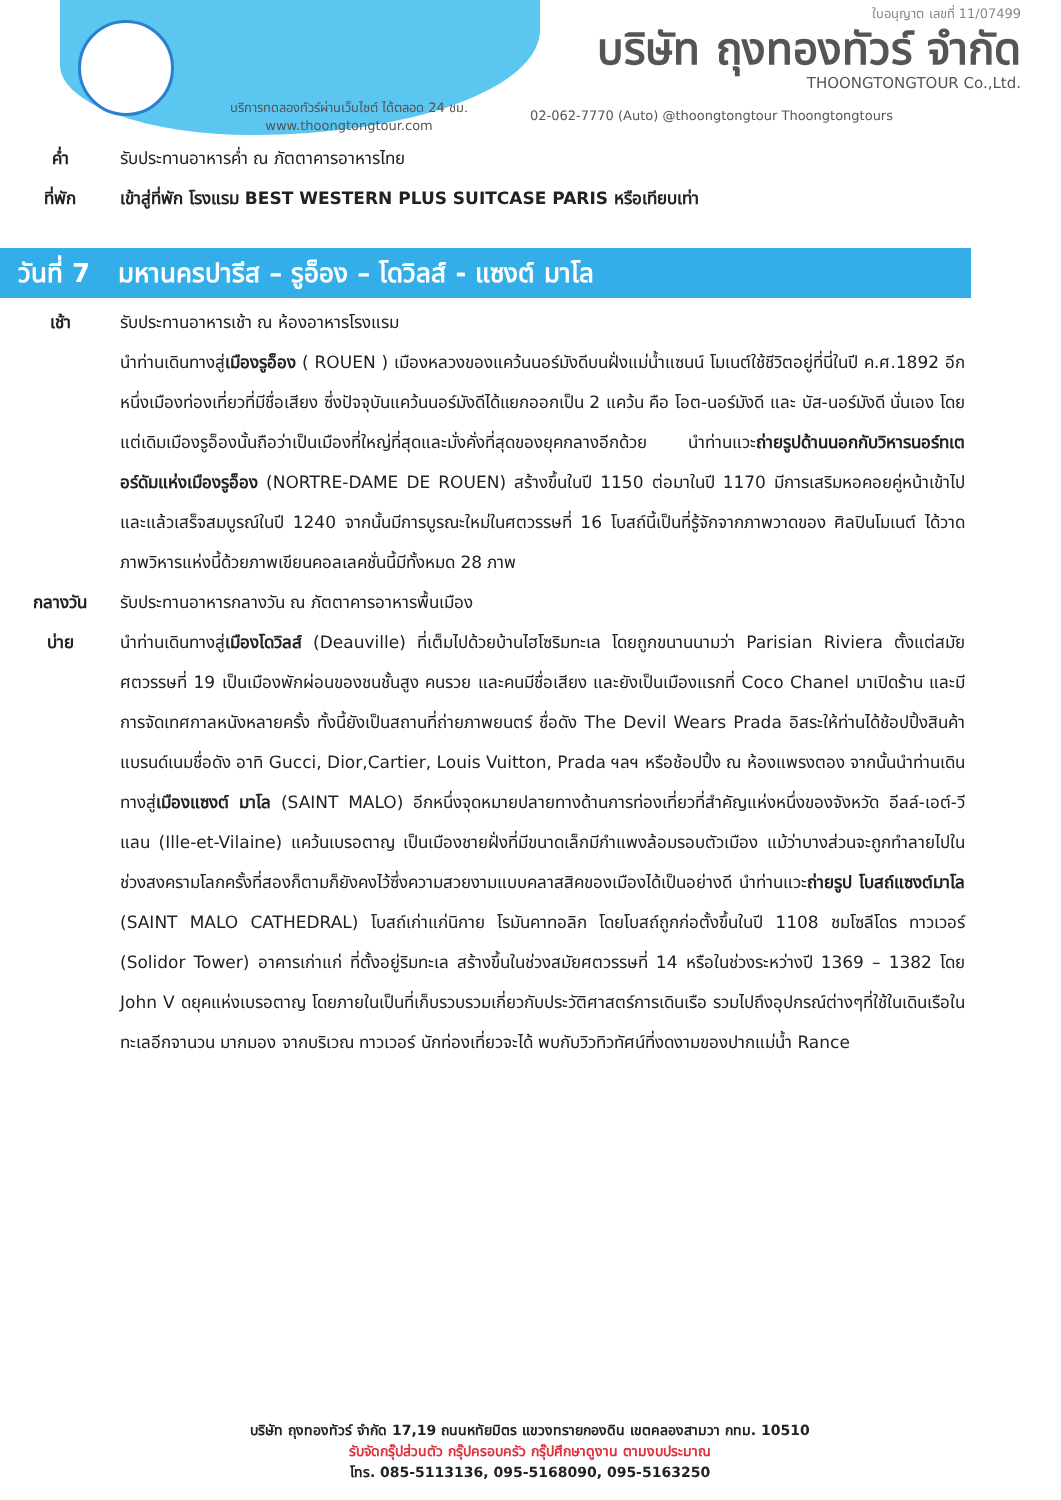ใบอนุญาต เลขที่ 11/07499
บริษัท ถุงทองทัวร์ จำกัด
THOONGTONGTOUR Co.,Ltd.
บริการทดลองทัวร์ผ่านเว็บไซต์ ได้ตลอด 24 ชม.
www.thoongtongtour.com
02-062-7770 (Auto) @thoongtongtour Thoongtongtours
ค่ำ รับประทานอาหารค่ำ ณ ภัตตาคารอาหารไทย
ที่พัก เข้าสู่ที่พัก โรงแรม BEST WESTERN PLUS SUITCASE PARIS หรือเทียบเท่า
วันที่ 7 มหานครปารีส – รูอ็อง – โดวิลส์ - แซงต์ มาโล
เช้า รับประทานอาหารเช้า ณ ห้องอาหารโรงแรม
นำท่านเดินทางสู่เมืองรูอ็อง ( ROUEN ) เมืองหลวงของแคว้นนอร์มังดีบนฝั่งแม่น้ำแซนน์ โมเนต์ใช้ชีวิตอยู่ที่นี่ในปี ค.ศ.1892 อีกหนึ่งเมืองท่องเที่ยวที่มีชื่อเสียง ซึ่งปัจจุบันแคว้นนอร์มังดีได้แยกออกเป็น 2 แคว้น คือ โอต-นอร์มังดี และ บัส-นอร์มังดี นั่นเอง โดยแต่เดิมเมืองรูอ็องนั้นถือว่าเป็นเมืองที่ใหญ่ที่สุดและมั่งคั่งที่สุดของยุคกลางอีกด้วย นำท่านแวะถ่ายรูปด้านนอกกับวิหารนอร์ทเตอร์ดัมแห่งเมืองรูอ็อง (NORTRE-DAME DE ROUEN) สร้างขึ้นในปี 1150 ต่อมาในปี 1170 มีการเสริมหอคอยคู่หน้าเข้าไป และแล้วเสร็จสมบูรณ์ในปี 1240 จากนั้นมีการบูรณะใหม่ในศตวรรษที่ 16 โบสถ์นี้เป็นที่รู้จักจากภาพวาดของ ศิลปินโมเนต์ ได้วาดภาพวิหารแห่งนี้ด้วยภาพเขียนคอลเลคชั่นนี้มีทั้งหมด 28 ภาพ
กลางวัน รับประทานอาหารกลางวัน ณ ภัตตาคารอาหารพื้นเมือง
บ่าย นำท่านเดินทางสู่เมืองโดวิลส์ (Deauville) ที่เต็มไปด้วยบ้านไฮโซริมทะเล โดยถูกขนานนามว่า Parisian Riviera ตั้งแต่สมัยศตวรรษที่ 19 เป็นเมืองพักผ่อนของชนชั้นสูง คนรวย และคนมีชื่อเสียง และยังเป็นเมืองแรกที่ Coco Chanel มาเปิดร้าน และมีการจัดเทศกาลหนังหลายครั้ง ทั้งนี้ยังเป็นสถานที่ถ่ายภาพยนตร์ ชื่อดัง The Devil Wears Prada อิสระให้ท่านได้ช้อปปิ้งสินค้าแบรนด์เนมชื่อดัง อาทิ Gucci, Dior,Cartier, Louis Vuitton, Prada ฯลฯ หรือช้อปปิ้ง ณ ห้องแพรงตอง จากนั้นนำท่านเดินทางสู่เมืองแซงต์ มาโล (SAINT MALO) อีกหนึ่งจุดหมายปลายทางด้านการท่องเที่ยวที่สำคัญแห่งหนึ่งของจังหวัด อีลล์-เอต์-วีแลน (Ille-et-Vilaine) แคว้นเบรอตาญ เป็นเมืองชายฝั่งที่มีขนาดเล็กมีกำแพงล้อมรอบตัวเมือง แม้ว่าบางส่วนจะถูกทำลายไปในช่วงสงครามโลกครั้งที่สองก็ตามก็ยังคงไว้ซึ่งความสวยงามแบบคลาสสิคของเมืองได้เป็นอย่างดี นำท่านแวะถ่ายรูป โบสถ์แซงต์มาโล (SAINT MALO CATHEDRAL) โบสถ์เก่าแก่นิกาย โรมันคาทอลิก โดยโบสถ์ถูกก่อตั้งขึ้นในปี 1108 ชมโซลีโดร ทาวเวอร์ (Solidor Tower) อาคารเก่าแก่ ที่ตั้งอยู่ริมทะเล สร้างขึ้นในช่วงสมัยศตวรรษที่ 14 หรือในช่วงระหว่างปี 1369 – 1382 โดย John V ดยุคแห่งเบรอตาญ โดยภายในเป็นที่เก็บรวบรวมเกี่ยวกับประวัติศาสตร์การเดินเรือ รวมไปถึงอุปกรณ์ต่างๆที่ใช้ในเดินเรือในทะเลอีกจานวน มากมอง จากบริเวณ ทาวเวอร์ นักท่องเที่ยวจะได้ พบกับวิวทิวทัศน์ที่งดงามของปากแม่น้ำ Rance
บริษัท ถุงทองทัวร์ จำกัด 17,19 ถนนหทัยมิตร แขวงทรายกองดิน เขตคลองสามวา กทม. 10510
รับจัดกรุ๊ปส่วนตัว กรุ๊ปครอบครัว กรุ๊ปศึกษาดูงาน ตามงบประมาณ
โทร. 085-5113136, 095-5168090, 095-5163250